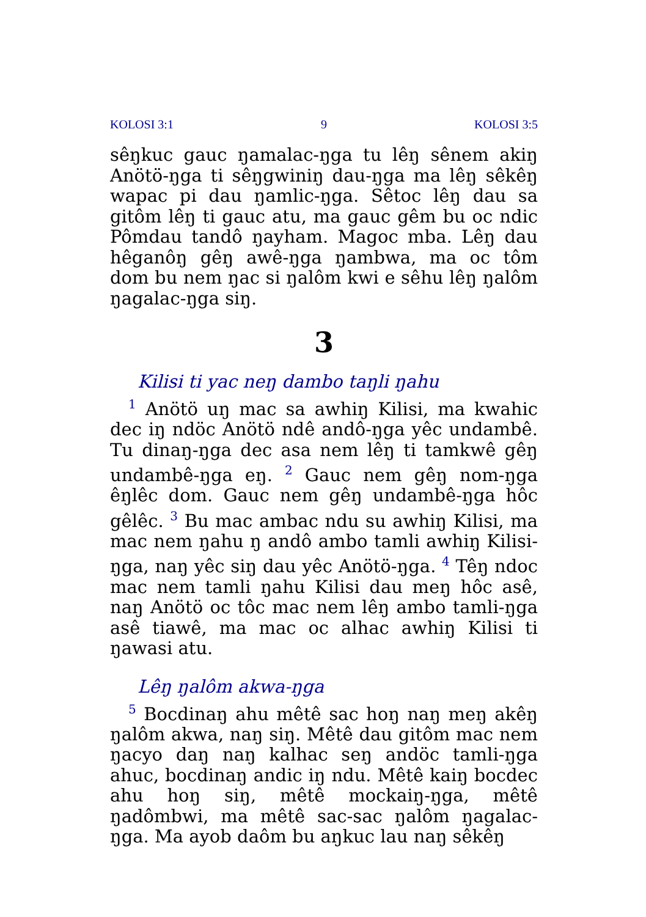KOLOSI 3:1 9 KOLOSI 3:5
sêŋkuc gauc ŋamalac-ŋga tu lêŋ sênem akiŋ Anötö-ŋga ti sêŋgwiniŋ dau-ŋga ma lêŋ sêkêŋ wapac pi dau ŋamlic-ŋga. Sêtoc lêŋ dau sa gitôm lêŋ ti gauc atu, ma gauc gêm bu oc ndic Pômdau tandô ŋayham. Magoc mba. Lêŋ dau hêganôŋ gêŋ awê-ŋga ŋambwa, ma oc tôm dom bu nem ŋac si ŋalôm kwi e sêhu lêŋ ŋalôm ŋagalac-ŋga siŋ.
3
Kilisi ti yac neŋ dambo taŋli ŋahu
<sup>1</sup> Anötö uŋ mac sa awhiŋ Kilisi, ma kwahic dec iŋ ndöc Anötö ndê andô-ŋga yêc undambê. Tu dinaŋ-ŋga dec asa nem lêŋ ti tamkwê gêŋ undambê-ŋga eŋ. <sup>2</sup> Gauc nem gêŋ nom-ŋga êŋlêc dom. Gauc nem gêŋ undambê-ŋga hôc gêlêc. <sup>3</sup> Bu mac ambac ndu su awhiŋ Kilisi, ma mac nem ŋahu ŋ andô ambo tamli awhiŋ Kilisi-ŋga, naŋ yêc siŋ dau yêc Anötö-ŋga. <sup>4</sup> Têŋ ndoc mac nem tamli ŋahu Kilisi dau meŋ hôc asê, naŋ Anötö oc tôc mac nem lêŋ ambo tamli-ŋga asê tiawê, ma mac oc alhac awhiŋ Kilisi ti ŋawasi atu.
Lêŋ ŋalôm akwa-ŋga
<sup>5</sup> Bocdinaŋ ahu mêtê sac hoŋ naŋ meŋ akêŋ ŋalôm akwa, naŋ siŋ. Mêtê dau gitôm mac nem ŋacyo daŋ naŋ kalhac seŋ andöc tamli-ŋga ahuc, bocdinaŋ andic iŋ ndu. Mêtê kaiŋ bocdec ahu hoŋ siŋ, mêtê mockaiŋ-ŋga, mêtê ŋadômbwi, ma mêtê sac-sac ŋalôm ŋagalac-ŋga. Ma ayob daôm bu aŋkuc lau naŋ sêkêŋ